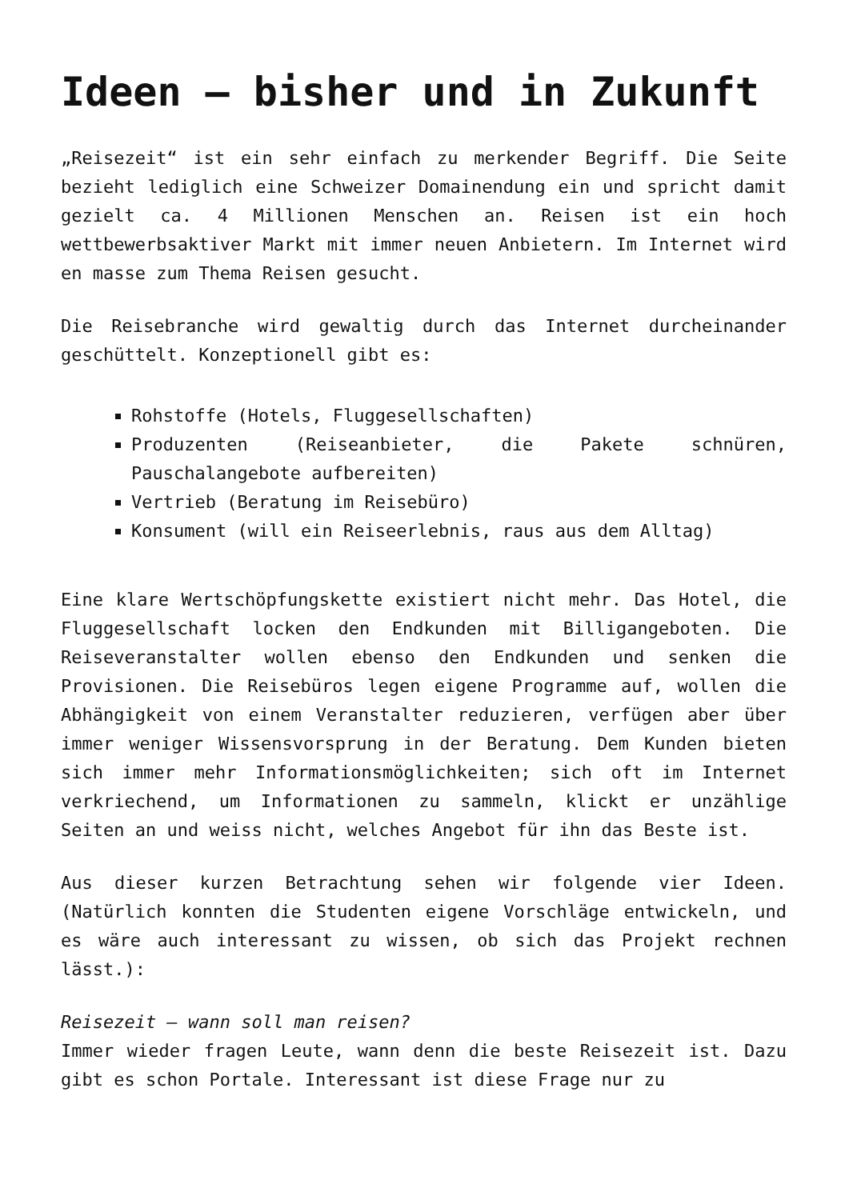Ideen – bisher und in Zukunft
„Reisezeit“ ist ein sehr einfach zu merkender Begriff. Die Seite bezieht lediglich eine Schweizer Domainendung ein und spricht damit gezielt ca. 4 Millionen Menschen an. Reisen ist ein hoch wettbewerbsaktiver Markt mit immer neuen Anbietern. Im Internet wird en masse zum Thema Reisen gesucht.
Die Reisebranche wird gewaltig durch das Internet durcheinander geschüttelt. Konzeptionell gibt es:
Rohstoffe (Hotels, Fluggesellschaften)
Produzenten (Reiseanbieter, die Pakete schnüren, Pauschalangebote aufbereiten)
Vertrieb (Beratung im Reisebüro)
Konsument (will ein Reiseerlebnis, raus aus dem Alltag)
Eine klare Wertschöpfungskette existiert nicht mehr. Das Hotel, die Fluggesellschaft locken den Endkunden mit Billigangeboten. Die Reiseveranstalter wollen ebenso den Endkunden und senken die Provisionen. Die Reisebüros legen eigene Programme auf, wollen die Abhängigkeit von einem Veranstalter reduzieren, verfügen aber über immer weniger Wissensvorsprung in der Beratung. Dem Kunden bieten sich immer mehr Informationsmöglichkeiten; sich oft im Internet verkriechend, um Informationen zu sammeln, klickt er unzählige Seiten an und weiss nicht, welches Angebot für ihn das Beste ist.
Aus dieser kurzen Betrachtung sehen wir folgende vier Ideen. (Natürlich konnten die Studenten eigene Vorschläge entwickeln, und es wäre auch interessant zu wissen, ob sich das Projekt rechnen lässt.):
Reisezeit – wann soll man reisen?
Immer wieder fragen Leute, wann denn die beste Reisezeit ist. Dazu gibt es schon Portale. Interessant ist diese Frage nur zu